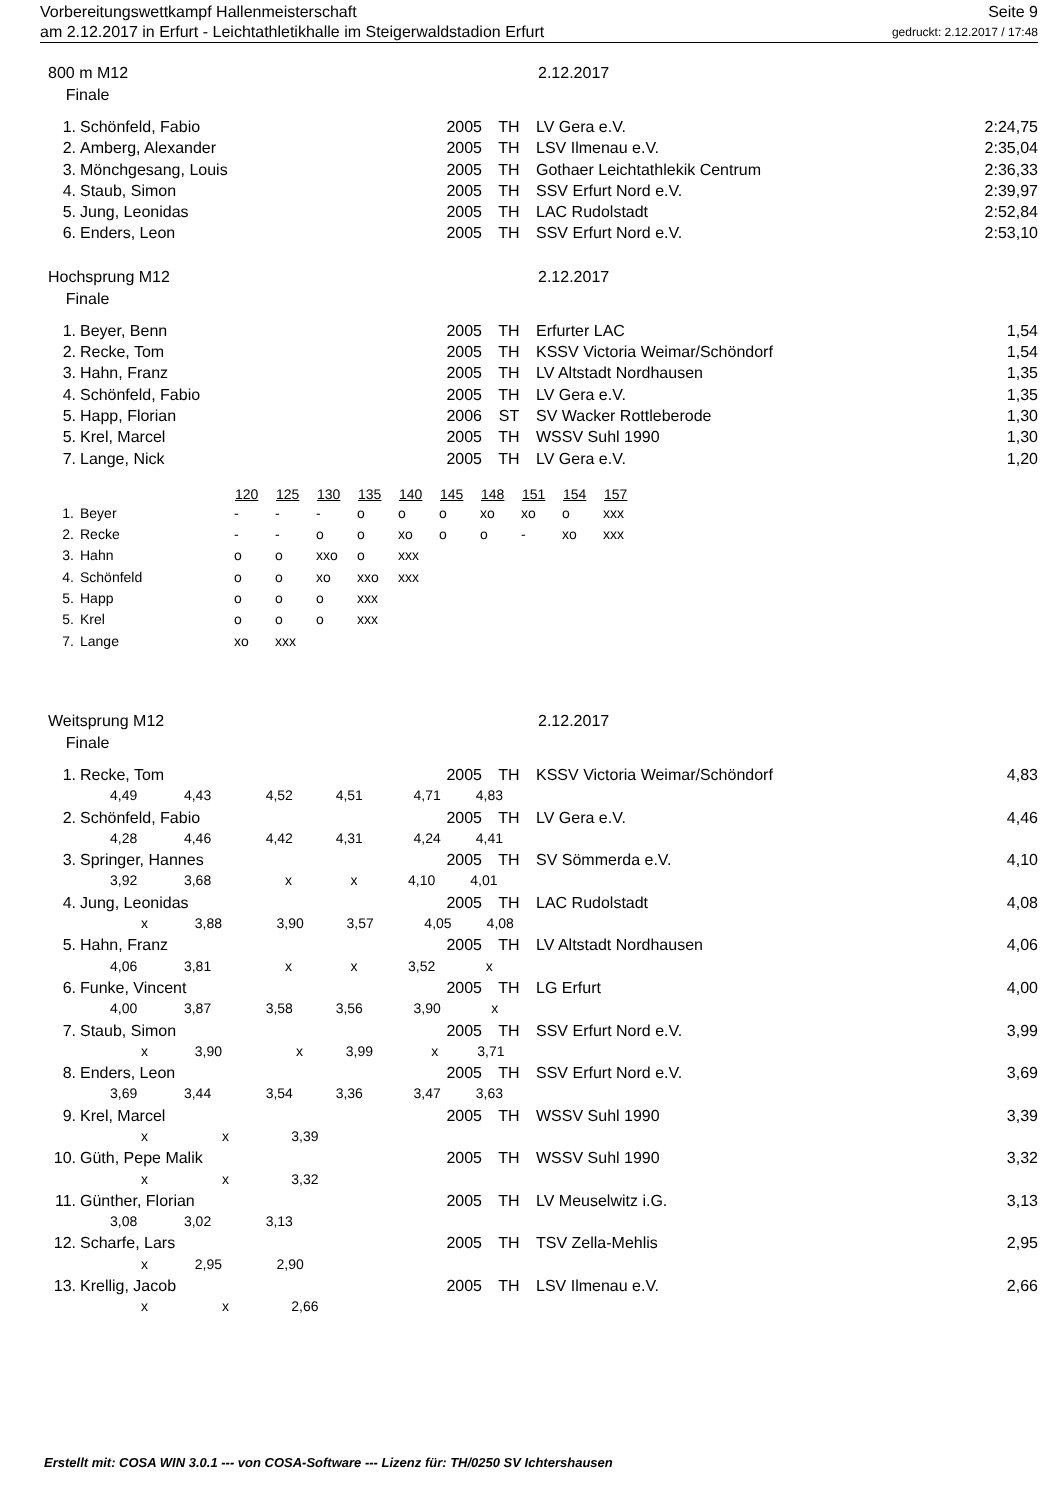Vorbereitungswettkampf Hallenmeisterschaft Seite 9
am 2.12.2017 in Erfurt - Leichtathletikhalle im Steigerwaldstadion Erfurt gedruckt: 2.12.2017 / 17:48
800 m M12 2.12.2017
Finale
| 1. | Schönfeld, Fabio | 2005 | TH | LV Gera e.V. | 2:24,75 |
| 2. | Amberg, Alexander | 2005 | TH | LSV Ilmenau e.V. | 2:35,04 |
| 3. | Mönchgesang, Louis | 2005 | TH | Gothaer Leichtathlekik Centrum | 2:36,33 |
| 4. | Staub, Simon | 2005 | TH | SSV Erfurt Nord e.V. | 2:39,97 |
| 5. | Jung, Leonidas | 2005 | TH | LAC Rudolstadt | 2:52,84 |
| 6. | Enders, Leon | 2005 | TH | SSV Erfurt Nord e.V. | 2:53,10 |
Hochsprung M12 2.12.2017
Finale
| 1. | Beyer, Benn | 2005 | TH | Erfurter LAC | 1,54 |
| 2. | Recke, Tom | 2005 | TH | KSSV Victoria Weimar/Schöndorf | 1,54 |
| 3. | Hahn, Franz | 2005 | TH | LV Altstadt Nordhausen | 1,35 |
| 4. | Schönfeld, Fabio | 2005 | TH | LV Gera e.V. | 1,35 |
| 5. | Happ, Florian | 2006 | ST | SV Wacker Rottleberode | 1,30 |
| 5. | Krel, Marcel | 2005 | TH | WSSV Suhl 1990 | 1,30 |
| 7. | Lange, Nick | 2005 | TH | LV Gera e.V. | 1,20 |
| | | 120 | 125 | 130 | 135 | 140 | 145 | 148 | 151 | 154 | 157 |
| 1. | Beyer | - | - | - | o | o | o | xo | xo | o | xxx |
| 2. | Recke | - | - | o | o | xo | o | o | - | xo | xxx |
| 3. | Hahn | o | o | xxo | o | xxx | | | | | |
| 4. | Schönfeld | o | o | xo | xxo | xxx | | | | | |
| 5. | Happ | o | o | o | xxx | | | | | | |
| 5. | Krel | o | o | o | xxx | | | | | | |
| 7. | Lange | xo | xxx | | | | | | | | |
Weitsprung M12 2.12.2017
Finale
| 1. | Recke, Tom | 2005 | TH | KSSV Victoria Weimar/Schöndorf | 4,83 |
| 4,49 4,43 4,52 4,51 4,71 4,83 | | | | | |
| 2. | Schönfeld, Fabio | 2005 | TH | LV Gera e.V. | 4,46 |
| 4,28 4,46 4,42 4,31 4,24 4,41 | | | | | |
| 3. | Springer, Hannes | 2005 | TH | SV Sömmerda e.V. | 4,10 |
| 3,92 3,68 x x 4,10 4,01 | | | | | |
| 4. | Jung, Leonidas | 2005 | TH | LAC Rudolstadt | 4,08 |
| x 3,88 3,90 3,57 4,05 4,08 | | | | | |
| 5. | Hahn, Franz | 2005 | TH | LV Altstadt Nordhausen | 4,06 |
| 4,06 3,81 x x 3,52 x | | | | | |
| 6. | Funke, Vincent | 2005 | TH | LG Erfurt | 4,00 |
| 4,00 3,87 3,58 3,56 3,90 x | | | | | |
| 7. | Staub, Simon | 2005 | TH | SSV Erfurt Nord e.V. | 3,99 |
| x 3,90 x 3,99 x 3,71 | | | | | |
| 8. | Enders, Leon | 2005 | TH | SSV Erfurt Nord e.V. | 3,69 |
| 3,69 3,44 3,54 3,36 3,47 3,63 | | | | | |
| 9. | Krel, Marcel | 2005 | TH | WSSV Suhl 1990 | 3,39 |
| x x 3,39 | | | | | |
| 10. | Güth, Pepe Malik | 2005 | TH | WSSV Suhl 1990 | 3,32 |
| x x 3,32 | | | | | |
| 11. | Günther, Florian | 2005 | TH | LV Meuselwitz i.G. | 3,13 |
| 3,08 3,02 3,13 | | | | | |
| 12. | Scharfe, Lars | 2005 | TH | TSV Zella-Mehlis | 2,95 |
| x 2,95 2,90 | | | | | |
| 13. | Krellig, Jacob | 2005 | TH | LSV Ilmenau e.V. | 2,66 |
| x x 2,66 | | | | | |
Erstellt mit: COSA WIN 3.0.1 --- von COSA-Software --- Lizenz für: TH/0250 SV Ichtershausen